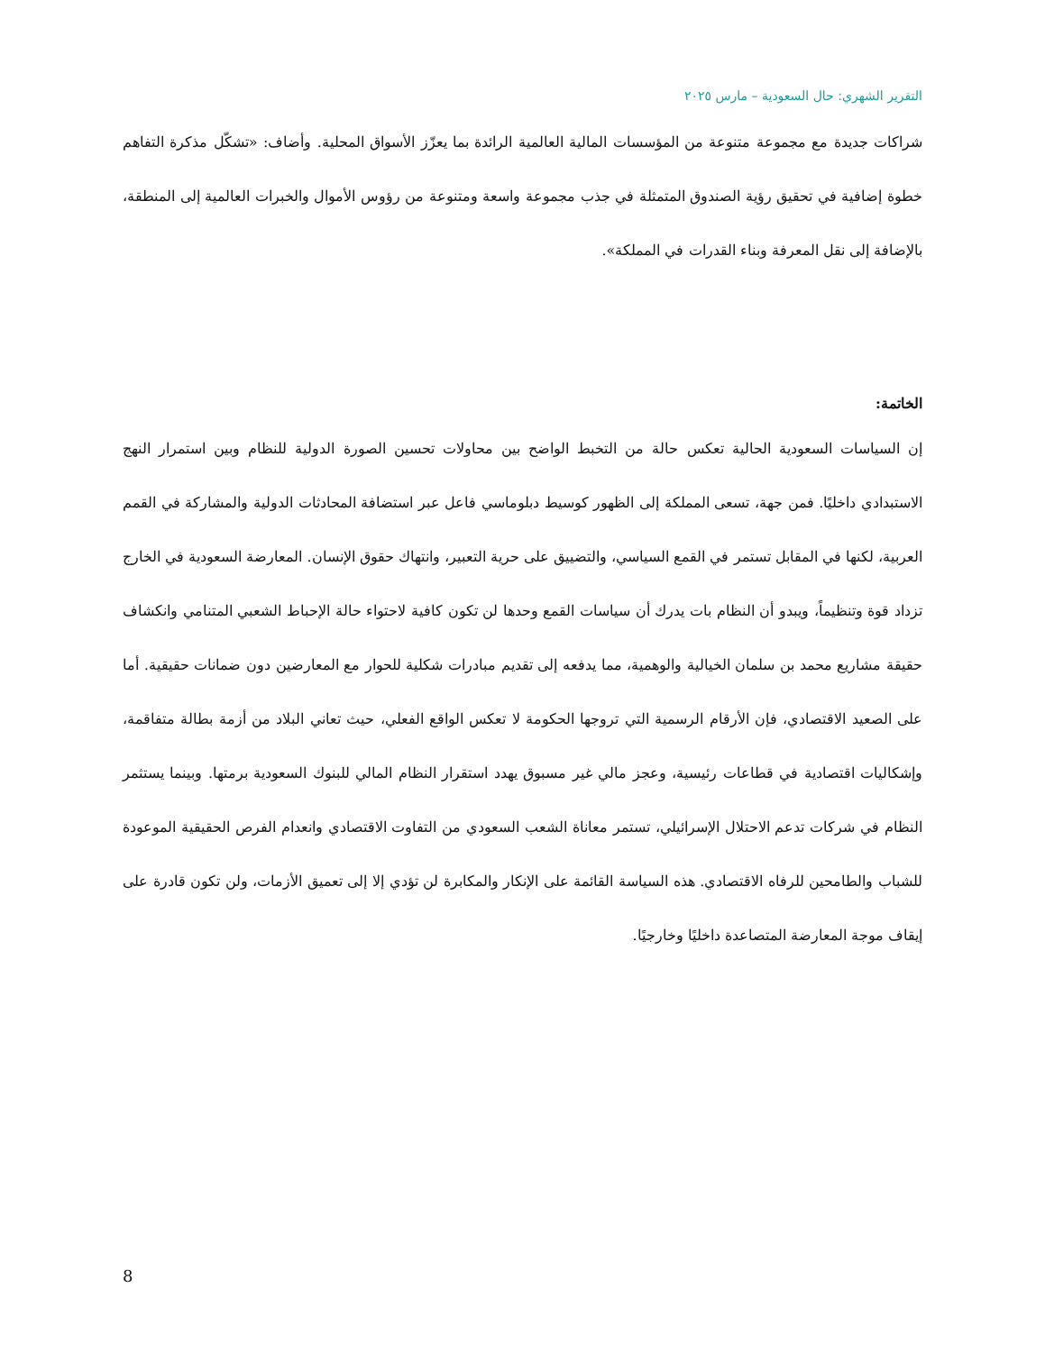التقرير الشهري: حال السعودية – مارس ٢٠٢٥
شراكات جديدة مع مجموعة متنوعة من المؤسسات المالية العالمية الرائدة بما يعزّز الأسواق المحلية. وأضاف: «تشكّل مذكرة التفاهم خطوة إضافية في تحقيق رؤية الصندوق المتمثلة في جذب مجموعة واسعة ومتنوعة من رؤوس الأموال والخبرات العالمية إلى المنطقة، بالإضافة إلى نقل المعرفة وبناء القدرات في المملكة».
الخاتمة:
إن السياسات السعودية الحالية تعكس حالة من التخبط الواضح بين محاولات تحسين الصورة الدولية للنظام وبين استمرار النهج الاستبدادي داخليًا. فمن جهة، تسعى المملكة إلى الظهور كوسيط دبلوماسي فاعل عبر استضافة المحادثات الدولية والمشاركة في القمم العربية، لكنها في المقابل تستمر في القمع السياسي، والتضييق على حرية التعبير، وانتهاك حقوق الإنسان. المعارضة السعودية في الخارج تزداد قوة وتنظيماً، ويبدو أن النظام بات يدرك أن سياسات القمع وحدها لن تكون كافية لاحتواء حالة الإحباط الشعبي المتنامي وانكشاف حقيقة مشاريع محمد بن سلمان الخيالية والوهمية، مما يدفعه إلى تقديم مبادرات شكلية للحوار مع المعارضين دون ضمانات حقيقية. أما على الصعيد الاقتصادي، فإن الأرقام الرسمية التي تروجها الحكومة لا تعكس الواقع الفعلي، حيث تعاني البلاد من أزمة بطالة متفاقمة، وإشكاليات اقتصادية في قطاعات رئيسية، وعجز مالي غير مسبوق يهدد استقرار النظام المالي للبنوك السعودية برمتها. وبينما يستثمر النظام في شركات تدعم الاحتلال الإسرائيلي، تستمر معاناة الشعب السعودي من التفاوت الاقتصادي وانعدام الفرص الحقيقية الموعودة للشباب والطامحين للرفاه الاقتصادي. هذه السياسة القائمة على الإنكار والمكابرة لن تؤدي إلا إلى تعميق الأزمات، ولن تكون قادرة على إيقاف موجة المعارضة المتصاعدة داخليًا وخارجيًا.
8